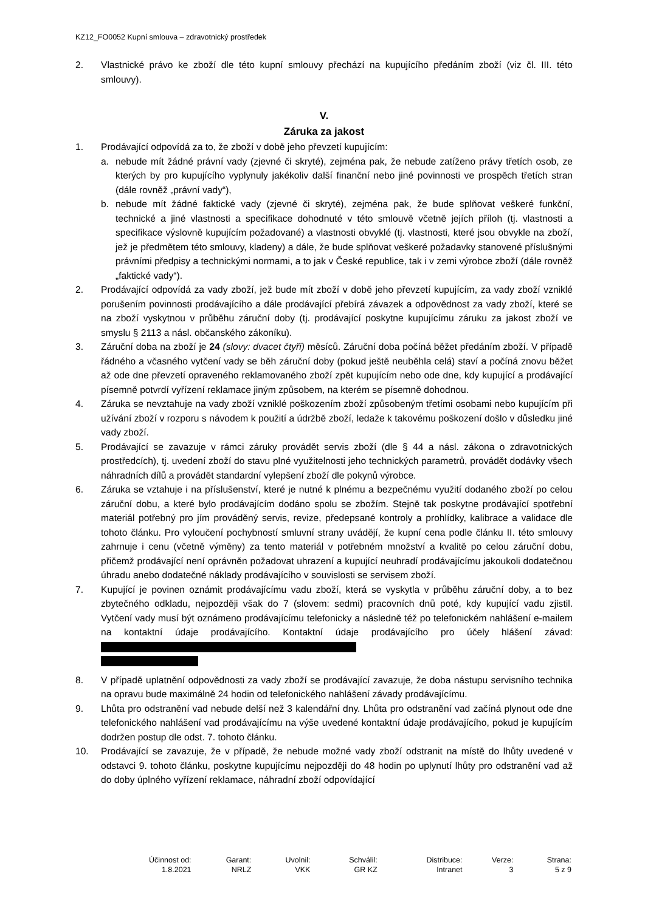KZ12_FO0052 Kupní smlouva – zdravotnický prostředek
2. Vlastnické právo ke zboží dle této kupní smlouvy přechází na kupujícího předáním zboží (viz čl. III. této smlouvy).
V.
Záruka za jakost
1. Prodávající odpovídá za to, že zboží v době jeho převzetí kupujícím:
a. nebude mít žádné právní vady (zjevné či skryté), zejména pak, že nebude zatíženo právy třetích osob, ze kterých by pro kupujícího vyplynuly jakékoliv další finanční nebo jiné povinnosti ve prospěch třetích stran (dále rovněž „právní vady“),
b. nebude mít žádné faktické vady (zjevné či skryté), zejména pak, že bude splňovat veškeré funkční, technické a jiné vlastnosti a specifikace dohodnuté v této smlouvě včetně jejích příloh (tj. vlastnosti a specifikace výslovně kupujícím požadované) a vlastnosti obvyklé (tj. vlastnosti, které jsou obvykle na zboží, jež je předmětem této smlouvy, kladeny) a dále, že bude splňovat veškeré požadavky stanovené příslušnými právními předpisy a technickými normami, a to jak v České republice, tak i v zemi výrobce zboží (dále rovněž „faktické vady“).
2. Prodávající odpovídá za vady zboží, jež bude mít zboží v době jeho převzetí kupujícím, za vady zboží vzniklé porušením povinnosti prodávajícího a dále prodávající přebírá závazek a odpovědnost za vady zboží, které se na zboží vyskytnou v průběhu záruční doby (tj. prodávající poskytne kupujícímu záruku za jakost zboží ve smyslu § 2113 a násl. občanského zákoníku).
3. Záruční doba na zboží je 24 (slovy: dvacet čtyři) měsíců. Záruční doba počíná běžet předáním zboží. V případě řádného a včasného vytčení vady se běh záruční doby (pokud ještě neuběhla celá) staví a počíná znovu běžet až ode dne převzetí opraveného reklamovaného zboží zpět kupujícím nebo ode dne, kdy kupující a prodávající písemně potvrdí vyřízení reklamace jiným způsobem, na kterém se písemně dohodnou.
4. Záruka se nevztahuje na vady zboží vzniklé poškozením zboží způsobeným třetími osobami nebo kupujícím při užívání zboží v rozporu s návodem k použití a údržbě zboží, ledaže k takovému poškození došlo v důsledku jiné vady zboží.
5. Prodávající se zavazuje v rámci záruky provádět servis zboží (dle § 44 a násl. zákona o zdravotnických prostředcích), tj. uvedení zboží do stavu plné využitelnosti jeho technických parametrů, provádět dodávky všech náhradních dílů a provádět standardní vylepšení zboží dle pokynů výrobce.
6. Záruka se vztahuje i na příslušenství, které je nutné k plnému a bezpečnému využití dodaného zboží po celou záruční dobu, a které bylo prodávajícím dodáno spolu se zbožím. Stejně tak poskytne prodávající spotřební materiál potřebný pro jím prováděný servis, revize, předepsané kontroly a prohlídky, kalibrace a validace dle tohoto článku. Pro vyloučení pochybností smluvní strany uvádějí, že kupní cena podle článku II. této smlouvy zahrnuje i cenu (včetně výměny) za tento materiál v potřebném množství a kvalitě po celou záruční dobu, přičemž prodávající není oprávněn požadovat uhrazení a kupující neuhradí prodávajícímu jakoukoli dodatečnou úhradu anebo dodatečné náklady prodávajícího v souvislosti se servisem zboží.
7. Kupující je povinen oznámit prodávajícímu vadu zboží, která se vyskytla v průběhu záruční doby, a to bez zbytečného odkladu, nejpozději však do 7 (slovem: sedmi) pracovních dnů poté, kdy kupující vadu zjistil. Vytčení vady musí být oznámeno prodávajícímu telefonicky a následně též po telefonickém nahlášení e-mailem na kontaktní údaje prodávajícího. Kontaktní údaje prodávajícího pro účely hlášení závad:
8. V případě uplatnění odpovědnosti za vady zboží se prodávající zavazuje, že doba nástupu servisního technika na opravu bude maximálně 24 hodin od telefonického nahlášení závady prodávajícímu.
9. Lhůta pro odstranění vad nebude delší než 3 kalendářní dny. Lhůta pro odstranění vad začíná plynout ode dne telefonického nahlášení vad prodávajícímu na výše uvedené kontaktní údaje prodávajícího, pokud je kupujícím dodržen postup dle odst. 7. tohoto článku.
10. Prodávající se zavazuje, že v případě, že nebude možné vady zboží odstranit na místě do lhůty uvedené v odstavci 9. tohoto článku, poskytne kupujícímu nejpozději do 48 hodin po uplynutí lhůty pro odstranění vad až do doby úplného vyřízení reklamace, náhradní zboží odpovídající
| Účinnost od: | Garant: | Uvolnil: | Schválil: | Distribuce: | Verze: | Strana: |
| 1.8.2021 | NRLZ | VKK | GR KZ | Intranet | 3 | 5 z 9 |